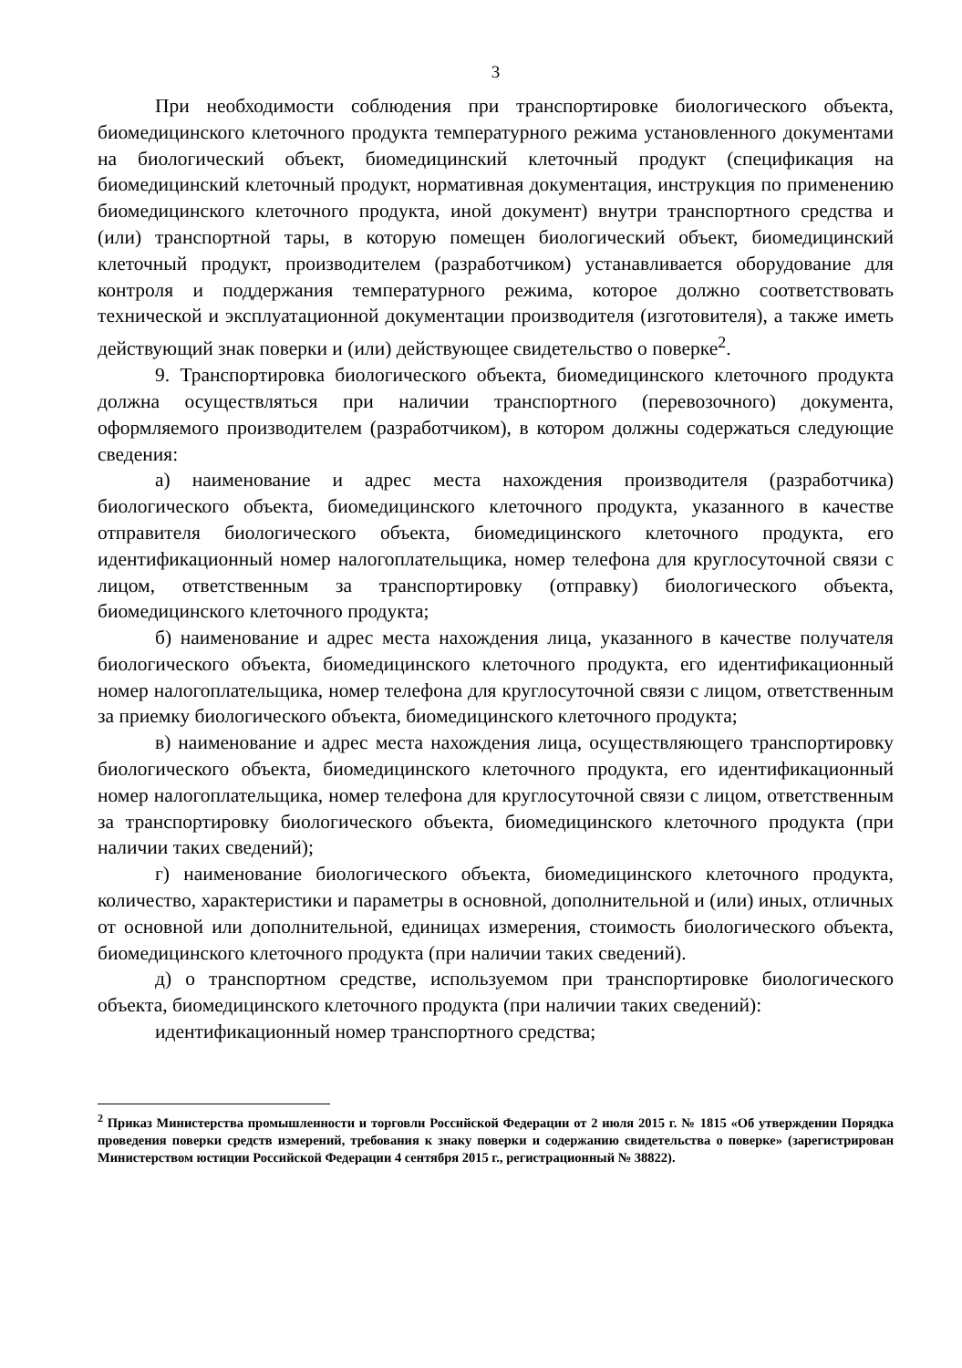3
При необходимости соблюдения при транспортировке биологического объекта, биомедицинского клеточного продукта температурного режима установленного документами на биологический объект, биомедицинский клеточный продукт (спецификация на биомедицинский клеточный продукт, нормативная документация, инструкция по применению биомедицинского клеточного продукта, иной документ) внутри транспортного средства и (или) транспортной тары, в которую помещен биологический объект, биомедицинский клеточный продукт, производителем (разработчиком) устанавливается оборудование для контроля и поддержания температурного режима, которое должно соответствовать технической и эксплуатационной документации производителя (изготовителя), а также иметь действующий знак поверки и (или) действующее свидетельство о поверке<sup>2</sup>.
9. Транспортировка биологического объекта, биомедицинского клеточного продукта должна осуществляться при наличии транспортного (перевозочного) документа, оформляемого производителем (разработчиком), в котором должны содержаться следующие сведения:
а) наименование и адрес места нахождения производителя (разработчика) биологического объекта, биомедицинского клеточного продукта, указанного в качестве отправителя биологического объекта, биомедицинского клеточного продукта, его идентификационный номер налогоплательщика, номер телефона для круглосуточной связи с лицом, ответственным за транспортировку (отправку) биологического объекта, биомедицинского клеточного продукта;
б) наименование и адрес места нахождения лица, указанного в качестве получателя биологического объекта, биомедицинского клеточного продукта, его идентификационный номер налогоплательщика, номер телефона для круглосуточной связи с лицом, ответственным за приемку биологического объекта, биомедицинского клеточного продукта;
в) наименование и адрес места нахождения лица, осуществляющего транспортировку биологического объекта, биомедицинского клеточного продукта, его идентификационный номер налогоплательщика, номер телефона для круглосуточной связи с лицом, ответственным за транспортировку биологического объекта, биомедицинского клеточного продукта (при наличии таких сведений);
г) наименование биологического объекта, биомедицинского клеточного продукта, количество, характеристики и параметры в основной, дополнительной и (или) иных, отличных от основной или дополнительной, единицах измерения, стоимость биологического объекта, биомедицинского клеточного продукта (при наличии таких сведений).
д) о транспортном средстве, используемом при транспортировке биологического объекта, биомедицинского клеточного продукта (при наличии таких сведений):
идентификационный номер транспортного средства;
<sup>2</sup> Приказ Министерства промышленности и торговли Российской Федерации от 2 июля 2015 г. № 1815 «Об утверждении Порядка проведения поверки средств измерений, требования к знаку поверки и содержанию свидетельства о поверке» (зарегистрирован Министерством юстиции Российской Федерации 4 сентября 2015 г., регистрационный № 38822).